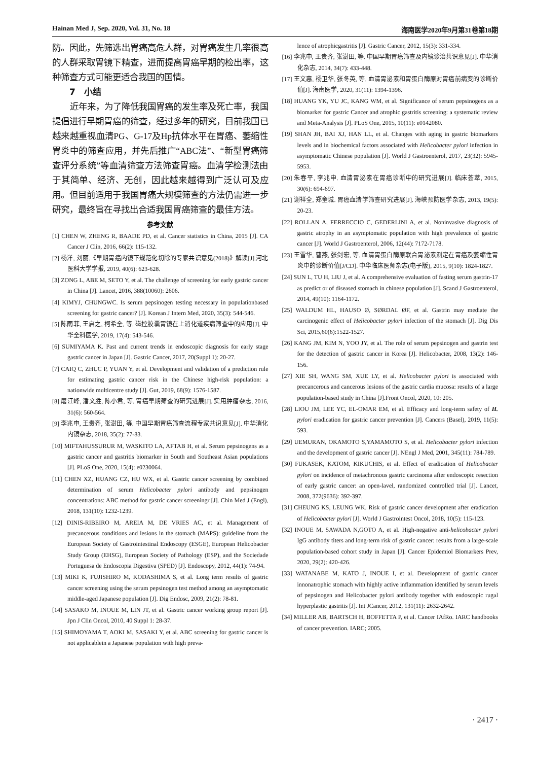Hainan Med J, Sep. 2020, Vol. 31, No. 18 海南医学2020年9月第31卷第18期
防。因此，先筛选出胃癌高危人群，对胃癌发生几率很高的人群采取胃镜下精查，进而提高胃癌早期的检出率，这种筛查方式可能更适合我国的国情。
7　小结
近年来，为了降低我国胃癌的发生率及死亡率，我国提倡进行早期胃癌的筛查，经过多年的研究，目前我国已越来越重视血清PG、G-17及Hp抗体水平在胃癌、萎缩性胃炎中的筛查应用，并先后推广“ABC法”、“新型胃癌筛查评分系统”等血清筛查方法筛查胃癌。血清学检测法由于其简单、经济、无创，因此越来越得到广泛认可及应用。但目前适用于我国胃癌大规模筛查的方法仍需进一步研究，最终旨在寻找出合适我国胃癌筛查的最佳方法。
参考文献
[1] CHEN W, ZHENG R, BAADE PD, et al. Cancer statistics in China, 2015 [J]. CA Cancer J Clin, 2016, 66(2): 115-132.
[2] 杨洋, 刘丽.《早期胃癌内镜下规范化切除的专家共识意见(2018)》解读[J].河北医科大学学报, 2019, 40(6): 623-628.
[3] ZONG L, ABE M, SETO Y, et al. The challenge of screening for early gastric cancer in China [J]. Lancet, 2016, 388(10060): 2606.
[4] KIMYJ, CHUNGWC. Is serum pepsinogen testing necessary in populationbased screening for gastric cancer? [J]. Korean J Intern Med, 2020, 35(3): 544-546.
[5] 陈雨菲, 王启之, 柯希全, 等. 磁控胶囊胃镜在上消化道疾病筛查中的应用[J]. 中华全科医学, 2019, 17(4): 543-546.
[6] SUMIYAMA K. Past and current trends in endoscopic diagnosis for early stage gastric cancer in Japan [J]. Gastric Cancer, 2017, 20(Suppl 1): 20-27.
[7] CAIQ C, ZHUC P, YUAN Y, et al. Development and validation of a prediction rule for estimating gastric cancer risk in the Chinese high-risk population: a nationwide multicentre study [J]. Gut, 2019, 68(9): 1576-1587.
[8] 屠江峰, 潘文胜, 陈小君, 等. 胃癌早期筛查的研究进展[J]. 实用肿瘤杂志, 2016, 31(6): 560-564.
[9] 李兆申, 王贵齐, 张澍田, 等. 中国早期胃癌筛查流程专家共识意见[J]. 中华消化内镜杂志, 2018, 35(2): 77-83.
[10] MIFTAHUSSURUR M, WASKITO LA, AFTAB H, et al. Serum pepsinogens as a gastric cancer and gastritis biomarker in South and Southeast Asian populations [J]. PLoS One, 2020, 15(4): e0230064.
[11] CHEN XZ, HUANG CZ, HU WX, et al. Gastric cancer screening by combined determination of serum Helicobacter pylori antibody and pepsinogen concentrations: ABC method for gastric cancer screeningr [J]. Chin Med J (Engl), 2018, 131(10): 1232-1239.
[12] DINIS-RIBEIRO M, AREIA M, DE VRIES AC, et al. Management of precancerous conditions and lesions in the stomach (MAPS): guideline from the European Society of Gastrointestinal Endoscopy (ESGE), European Helicobacter Study Group (EHSG), European Society of Pathology (ESP), and the Sociedade Portuguesa de Endoscopia Digestiva (SPED) [J]. Endoscopy, 2012, 44(1): 74-94.
[13] MIKI K, FUJISHIRO M, KODASHIMA S, et al. Long term results of gastric cancer screening using the serum pepsinogen test method among an asymptomatic middle-aged Japanese population [J]. Dig Endosc, 2009, 21(2): 78-81.
[14] SASAKO M, INOUE M, LIN JT, et al. Gastric cancer working group report [J]. Jpn J Clin Oncol, 2010, 40 Suppl 1: 28-37.
[15] SHIMOYAMA T, AOKI M, SASAKI Y, et al. ABC screening for gastric cancer is not applicablein a Japanese population with high preva-
lence of atrophicgastritis [J]. Gastric Cancer, 2012, 15(3): 331-334.
[16] 李兆申, 王贵齐, 张澍田, 等. 中国早期胃癌筛查及内镜诊治共识意见[J]. 中华消化杂志, 2014, 34(7): 433-448.
[17] 王文惠, 杨卫华, 张冬英, 等. 血清胃泌素和胃蛋白酶原对胃癌前病变的诊断价值[J]. 海南医学, 2020, 31(11): 1394-1396.
[18] HUANG YK, YU JC, KANG WM, et al. Significance of serum pepsinogens as a biomarker for gastric Cancer and atrophic gastritis screening: a systematic review and Meta-Analysis [J]. PLoS One, 2015, 10(11): e0142080.
[19] SHAN JH, BAI XJ, HAN LL, et al. Changes with aging in gastric biomarkers levels and in biochemical factors associated with Helicobacter pylori infection in asymptomatic Chinese population [J]. World J Gastroenterol, 2017, 23(32): 5945-5953.
[20] 朱春平, 李兆申. 血清胃泌素在胃癌诊断中的研究进展[J]. 临床荟萃, 2015, 30(6): 694-697.
[21] 谢祥全, 郑奎城. 胃癌血清学筛查研究进展[J]. 海峡预防医学杂志, 2013, 19(5): 20-23.
[22] ROLLAN A, FERRECCIO C, GEDERLINI A, et al. Noninvasive diagnosis of gastric atrophy in an asymptomatic population with high prevalence of gastric cancer [J]. World J Gastroenterol, 2006, 12(44): 7172-7178.
[23] 王雪华, 曹燕, 张剑宏, 等. 血清胃蛋白酶原联合胃泌素测定在胃癌及萎缩性胃炎中的诊断价值[J/CD]. 中华临床医师杂志(电子版), 2015, 9(10): 1824-1827.
[24] SUN L, TU H, LIU J, et al. A comprehensive evaluation of fasting serum gastrin-17 as predict or of diseased stomach in chinese population [J]. Scand J Gastroenterol, 2014, 49(10): 1164-1172.
[25] WALDUM HL, HAUSO Ø, SØRDAL ØF, et al. Gastrin may mediate the carcinogenic effect of Helicobacter pylori infection of the stomach [J]. Dig Dis Sci, 2015,60(6):1522-1527.
[26] KANG JM, KIM N, YOO JY, et al. The role of serum pepsinogen and gastrin test for the detection of gastric cancer in Korea [J]. Helicobacter, 2008, 13(2): 146-156.
[27] XIE SH, WANG SM, XUE LY, et al. Helicobacter pylori is associated with precancerous and cancerous lesions of the gastric cardia mucosa: results of a large population-based study in China [J].Front Oncol, 2020, 10: 205.
[28] LIOU JM, LEE YC, EL-OMAR EM, et al. Efficacy and long-term safety of H. pylori eradication for gastric cancer prevention [J]. Cancers (Basel), 2019, 11(5): 593.
[29] UEMURAN, OKAMOTO S,YAMAMOTO S, et al. Helicobacter pylori infection and the development of gastric cancer [J]. NEngl J Med, 2001, 345(11): 784-789.
[30] FUKASEK, KATOM, KIKUCHIS, et al. Effect of eradication of Helicobacter pylori on incidence of metachronous gastric carcinoma after endoscopic resection of early gastric cancer: an open-lavel, randomized controlled trial [J]. Lancet, 2008, 372(9636): 392-397.
[31] CHEUNG KS, LEUNG WK. Risk of gastric cancer development after eradication of Helicobacter pylori [J]. World J Gastrointest Oncol, 2018, 10(5): 115-123.
[32] INOUE M, SAWADA N,GOTO A, et al. High-negative anti-helicobacter pylori IgG antibody titers and long-term risk of gastric cancer: results from a large-scale population-based cohort study in Japan [J]. Cancer Epidemiol Biomarkers Prev, 2020, 29(2): 420-426.
[33] WATANABE M, KATO J, INOUE I, et al. Development of gastric cancer innonatrophic stomach with highly active inflammation identified by serum levels of pepsinogen and Helicobacter pylori antibody together with endoscopic rugal hyperplastic gastritis [J]. Int JCancer, 2012, 131(11): 2632-2642.
[34] MILLER AB, BARTSCH H, BOFFETTA P, et al. Cancer IAfRo. IARC handbooks of cancer prevention. IARC; 2005.
· 2417 ·